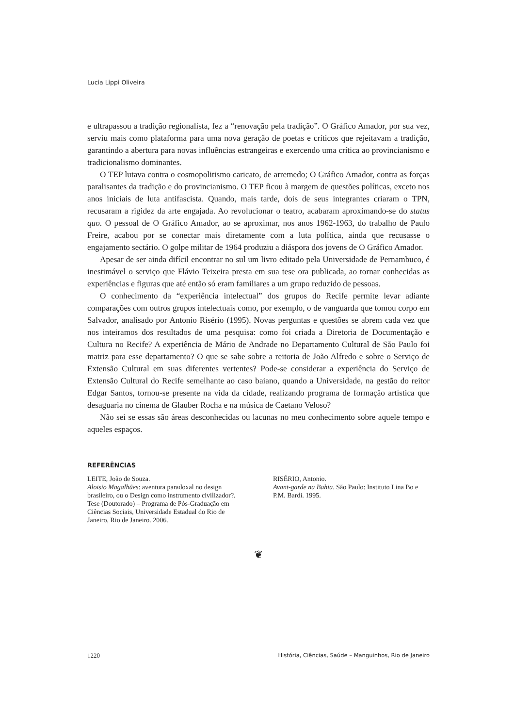Lucia Lippi Oliveira
e ultrapassou a tradição regionalista, fez a “renovação pela tradição”. O Gráfico Amador, por sua vez, serviu mais como plataforma para uma nova geração de poetas e críticos que rejeitavam a tradição, garantindo a abertura para novas influências estrangeiras e exercendo uma crítica ao provincianismo e tradicionalismo dominantes.
O TEP lutava contra o cosmopolitismo caricato, de arremedo; O Gráfico Amador, contra as forças paralisantes da tradição e do provincianismo. O TEP ficou à margem de questões políticas, exceto nos anos iniciais de luta antifascista. Quando, mais tarde, dois de seus integrantes criaram o TPN, recusaram a rigidez da arte engajada. Ao revolucionar o teatro, acabaram aproximando-se do status quo. O pessoal de O Gráfico Amador, ao se aproximar, nos anos 1962-1963, do trabalho de Paulo Freire, acabou por se conectar mais diretamente com a luta política, ainda que recusasse o engajamento sectário. O golpe militar de 1964 produziu a diáspora dos jovens de O Gráfico Amador.
Apesar de ser ainda difícil encontrar no sul um livro editado pela Universidade de Pernambuco, é inestimável o serviço que Flávio Teixeira presta em sua tese ora publicada, ao tornar conhecidas as experiências e figuras que até então só eram familiares a um grupo reduzido de pessoas.
O conhecimento da “experiência intelectual” dos grupos do Recife permite levar adiante comparações com outros grupos intelectuais como, por exemplo, o de vanguarda que tomou corpo em Salvador, analisado por Antonio Risério (1995). Novas perguntas e questões se abrem cada vez que nos inteiramos dos resultados de uma pesquisa: como foi criada a Diretoria de Documentação e Cultura no Recife? A experiência de Mário de Andrade no Departamento Cultural de São Paulo foi matriz para esse departamento? O que se sabe sobre a reitoria de João Alfredo e sobre o Serviço de Extensão Cultural em suas diferentes vertentes? Pode-se considerar a experiência do Serviço de Extensão Cultural do Recife semelhante ao caso baiano, quando a Universidade, na gestão do reitor Edgar Santos, tornou-se presente na vida da cidade, realizando programa de formação artística que desaguaria no cinema de Glauber Rocha e na música de Caetano Veloso?
Não sei se essas são áreas desconhecidas ou lacunas no meu conhecimento sobre aquele tempo e aqueles espaços.
REFERÊNCIAS
LEITE, João de Souza.
Aloisio Magalhães: aventura paradoxal no design brasileiro, ou o Design como instrumento civilizador?. Tese (Doutorado) – Programa de Pós-Graduação em Ciências Sociais, Universidade Estadual do Rio de Janeiro, Rio de Janeiro. 2006.
RISÉRIO, Antonio.
Avant-garde na Bahia. São Paulo: Instituto Lina Bo e P.M. Bardi. 1995.
❦
1220 História, Ciências, Saúde – Manguinhos, Rio de Janeiro